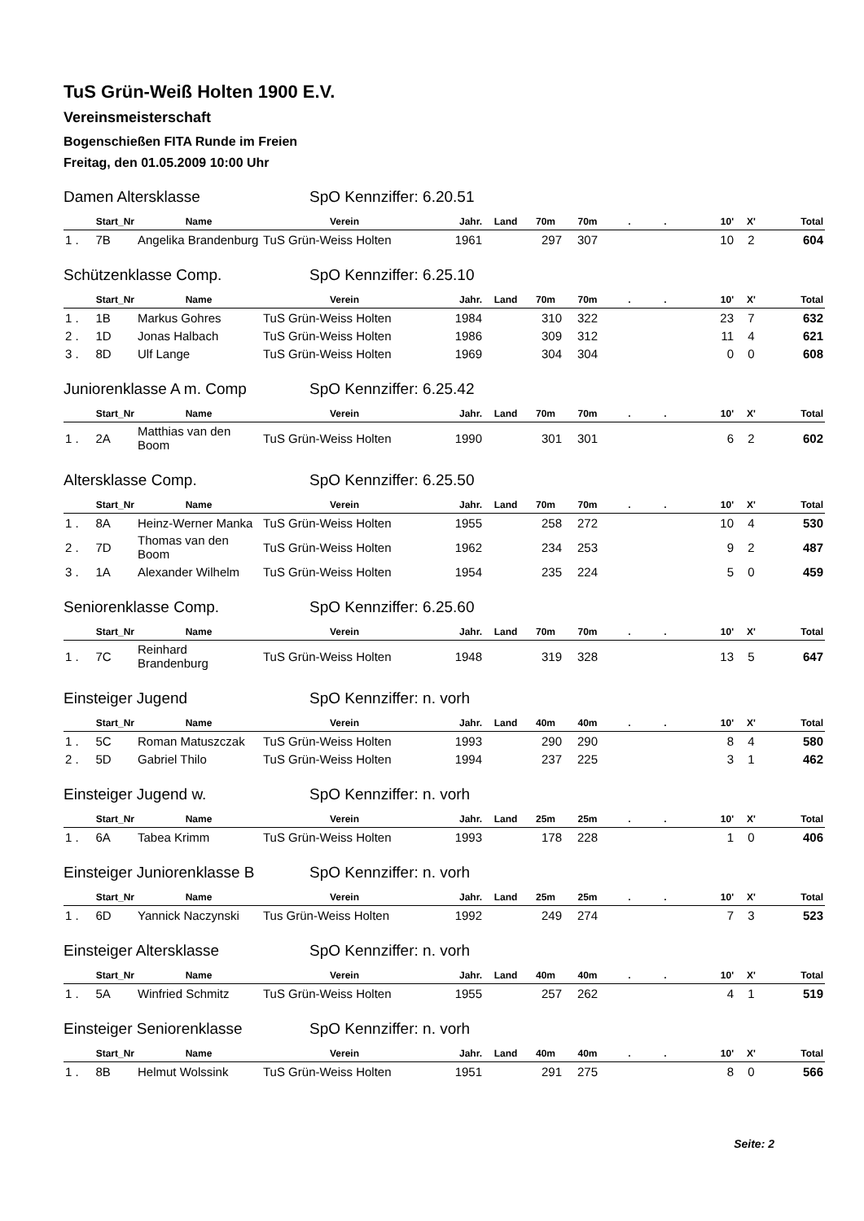TuS Grün-Weiß Holten 1900 E.V.
Vereinsmeisterschaft
Bogenschießen FITA Runde im Freien
Freitag, den 01.05.2009 10:00 Uhr
Damen Altersklasse SpO Kennziffer: 6.20.51
| Start_Nr | Name | Verein | Jahr. | Land | 70m | 70m | . | . | 10' | X' | Total |
| --- | --- | --- | --- | --- | --- | --- | --- | --- | --- | --- | --- |
| 1 . 7B | Angelika Brandenburg | TuS Grün-Weiss Holten | 1961 | | 297 | 307 | | | 10 | 2 | 604 |
Schützenklasse Comp. SpO Kennziffer: 6.25.10
| Start_Nr | Name | Verein | Jahr. | Land | 70m | 70m | . | . | 10' | X' | Total |
| --- | --- | --- | --- | --- | --- | --- | --- | --- | --- | --- | --- |
| 1 . 1B | Markus Gohres | TuS Grün-Weiss Holten | 1984 | | 310 | 322 | | | 23 | 7 | 632 |
| 2 . 1D | Jonas Halbach | TuS Grün-Weiss Holten | 1986 | | 309 | 312 | | | 11 | 4 | 621 |
| 3 . 8D | Ulf Lange | TuS Grün-Weiss Holten | 1969 | | 304 | 304 | | | 0 | 0 | 608 |
Juniorenklasse A m. Comp SpO Kennziffer: 6.25.42
| Start_Nr | Name | Verein | Jahr. | Land | 70m | 70m | . | . | 10' | X' | Total |
| --- | --- | --- | --- | --- | --- | --- | --- | --- | --- | --- | --- |
| 1 . 2A | Matthias van den Boom | TuS Grün-Weiss Holten | 1990 | | 301 | 301 | | | 6 | 2 | 602 |
Altersklasse Comp. SpO Kennziffer: 6.25.50
| Start_Nr | Name | Verein | Jahr. | Land | 70m | 70m | . | . | 10' | X' | Total |
| --- | --- | --- | --- | --- | --- | --- | --- | --- | --- | --- | --- |
| 1 . 8A | Heinz-Werner Manka | TuS Grün-Weiss Holten | 1955 | | 258 | 272 | | | 10 | 4 | 530 |
| 2 . 7D | Thomas van den Boom | TuS Grün-Weiss Holten | 1962 | | 234 | 253 | | | 9 | 2 | 487 |
| 3 . 1A | Alexander Wilhelm | TuS Grün-Weiss Holten | 1954 | | 235 | 224 | | | 5 | 0 | 459 |
Seniorenklasse Comp. SpO Kennziffer: 6.25.60
| Start_Nr | Name | Verein | Jahr. | Land | 70m | 70m | . | . | 10' | X' | Total |
| --- | --- | --- | --- | --- | --- | --- | --- | --- | --- | --- | --- |
| 1 . 7C | Reinhard Brandenburg | TuS Grün-Weiss Holten | 1948 | | 319 | 328 | | | 13 | 5 | 647 |
Einsteiger Jugend SpO Kennziffer: n. vorh
| Start_Nr | Name | Verein | Jahr. | Land | 40m | 40m | . | . | 10' | X' | Total |
| --- | --- | --- | --- | --- | --- | --- | --- | --- | --- | --- | --- |
| 1 . 5C | Roman Matuszczak | TuS Grün-Weiss Holten | 1993 | | 290 | 290 | | | 8 | 4 | 580 |
| 2 . 5D | Gabriel Thilo | TuS Grün-Weiss Holten | 1994 | | 237 | 225 | | | 3 | 1 | 462 |
Einsteiger Jugend w. SpO Kennziffer: n. vorh
| Start_Nr | Name | Verein | Jahr. | Land | 25m | 25m | . | . | 10' | X' | Total |
| --- | --- | --- | --- | --- | --- | --- | --- | --- | --- | --- | --- |
| 1 . 6A | Tabea Krimm | TuS Grün-Weiss Holten | 1993 | | 178 | 228 | | | 1 | 0 | 406 |
Einsteiger Juniorenklasse B SpO Kennziffer: n. vorh
| Start_Nr | Name | Verein | Jahr. | Land | 25m | 25m | . | . | 10' | X' | Total |
| --- | --- | --- | --- | --- | --- | --- | --- | --- | --- | --- | --- |
| 1 . 6D | Yannick Naczynski | Tus Grün-Weiss Holten | 1992 | | 249 | 274 | | | 7 | 3 | 523 |
Einsteiger Altersklasse SpO Kennziffer: n. vorh
| Start_Nr | Name | Verein | Jahr. | Land | 40m | 40m | . | . | 10' | X' | Total |
| --- | --- | --- | --- | --- | --- | --- | --- | --- | --- | --- | --- |
| 1 . 5A | Winfried Schmitz | TuS Grün-Weiss Holten | 1955 | | 257 | 262 | | | 4 | 1 | 519 |
Einsteiger Seniorenklasse SpO Kennziffer: n. vorh
| Start_Nr | Name | Verein | Jahr. | Land | 40m | 40m | . | . | 10' | X' | Total |
| --- | --- | --- | --- | --- | --- | --- | --- | --- | --- | --- | --- |
| 1 . 8B | Helmut Wolssink | TuS Grün-Weiss Holten | 1951 | | 291 | 275 | | | 8 | 0 | 566 |
Seite: 2